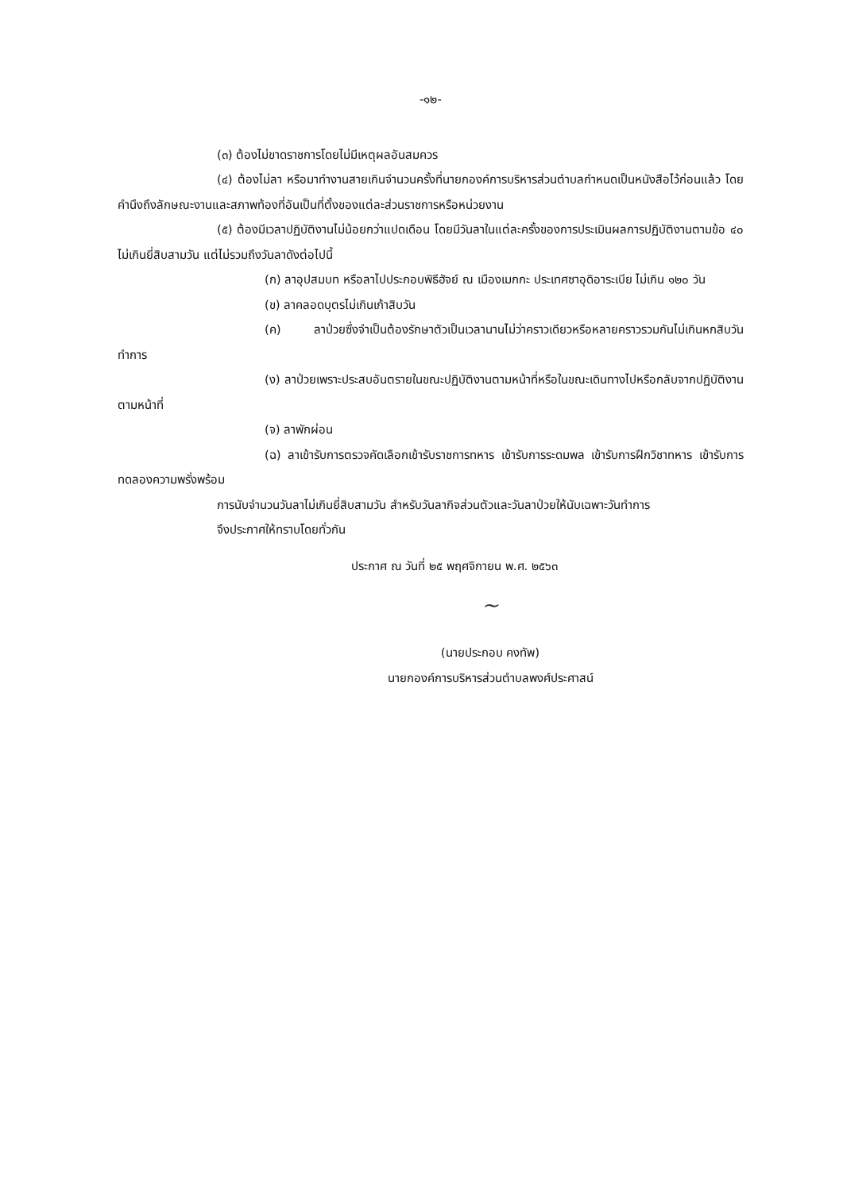-๑๒-
(๓) ต้องไม่ขาดราชการโดยไม่มีเหตุผลอันสมควร
(๔) ต้องไม่ลา หรือมาทำงานสายเกินจำนวนครั้งที่นายกองค์การบริหารส่วนตำบลกำหนดเป็นหนังสือไว้ก่อนแล้ว โดยคำนึงถึงลักษณะงานและสภาพท้องที่อันเป็นที่ตั้งของแต่ละส่วนราชการหรือหน่วยงาน
(๕) ต้องมีเวลาปฏิบัติงานไม่น้อยกว่าแปดเดือน โดยมีวันลาในแต่ละครั้งของการประเมินผลการปฏิบัติงานตามข้อ ๔๐ ไม่เกินยี่สิบสามวัน แต่ไม่รวมถึงวันลาดังต่อไปนี้
(ก) ลาอุปสมบท หรือลาไปประกอบพิธีฮัจย์ ณ เมืองเมกกะ ประเทศซาอุดิอาระเบีย ไม่เกิน ๑๒๐ วัน
(ข) ลาคลอดบุตรไม่เกินเก้าสิบวัน
(ค) ลาป่วยซึ่งจำเป็นต้องรักษาตัวเป็นเวลานานไม่ว่าคราวเดียวหรือหลายคราวรวมกันไม่เกินหกสิบวันทำการ
(ง) ลาป่วยเพราะประสบอันตรายในขณะปฏิบัติงานตามหน้าที่หรือในขณะเดินทางไปหรือกลับจากปฏิบัติงานตามหน้าที่
(จ) ลาพักผ่อน
(ฉ) ลาเข้ารับการตรวจคัดเลือกเข้ารับราชการทหาร เข้ารับการระดมพล เข้ารับการฝึกวิชาทหาร เข้ารับการทดลองความพรั่งพร้อม
การนับจำนวนวันลาไม่เกินยี่สิบสามวัน สำหรับวันลากิจส่วนตัวและวันลาป่วยให้นับเฉพาะวันทำการ
จึงประกาศให้ทราบโดยทั่วกัน
ประกาศ ณ วันที่ ๒๕ พฤศจิกายน พ.ศ. ๒๕๖๓
~
(นายประกอบ คงทัพ)
นายกองค์การบริหารส่วนตำบลพงศ์ประศาสน์